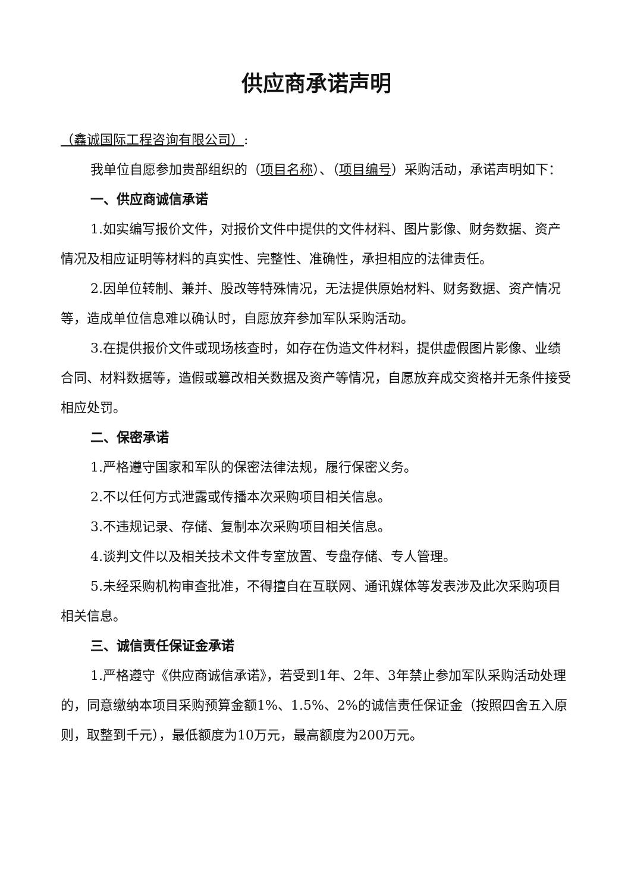供应商承诺声明
（鑫诚国际工程咨询有限公司）:
我单位自愿参加贵部组织的（项目名称）、（项目编号）采购活动，承诺声明如下：
一、供应商诚信承诺
1.如实编写报价文件，对报价文件中提供的文件材料、图片影像、财务数据、资产情况及相应证明等材料的真实性、完整性、准确性，承担相应的法律责任。
2.因单位转制、兼并、股改等特殊情况，无法提供原始材料、财务数据、资产情况等，造成单位信息难以确认时，自愿放弃参加军队采购活动。
3.在提供报价文件或现场核查时，如存在伪造文件材料，提供虚假图片影像、业绩合同、材料数据等，造假或篡改相关数据及资产等情况，自愿放弃成交资格并无条件接受相应处罚。
二、保密承诺
1.严格遵守国家和军队的保密法律法规，履行保密义务。
2.不以任何方式泄露或传播本次采购项目相关信息。
3.不违规记录、存储、复制本次采购项目相关信息。
4.谈判文件以及相关技术文件专室放置、专盘存储、专人管理。
5.未经采购机构审查批准，不得擅自在互联网、通讯媒体等发表涉及此次采购项目相关信息。
三、诚信责任保证金承诺
1.严格遵守《供应商诚信承诺》，若受到1年、2年、3年禁止参加军队采购活动处理的，同意缴纳本项目采购预算金额1%、1.5%、2%的诚信责任保证金（按照四舍五入原则，取整到千元），最低额度为10万元，最高额度为200万元。